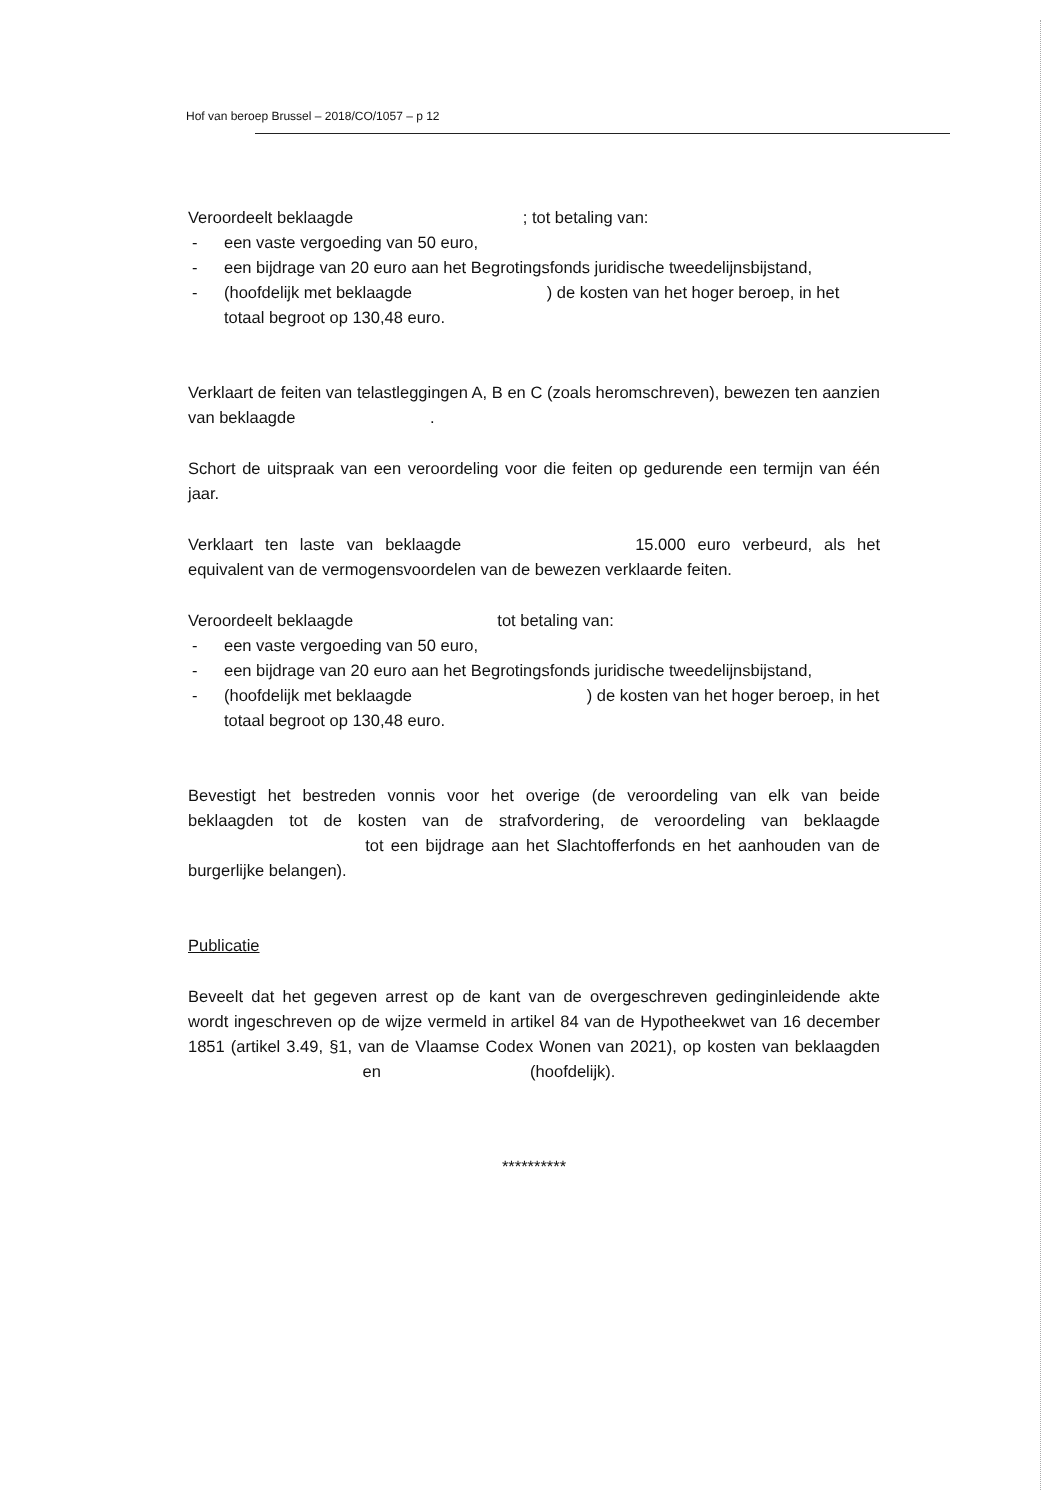Hof van beroep Brussel – 2018/CO/1057 – p 12
Veroordeelt beklaagde ; tot betaling van:
- een vaste vergoeding van 50 euro,
- een bijdrage van 20 euro aan het Begrotingsfonds juridische tweedelijnsbijstand,
- (hoofdelijk met beklaagde ) de kosten van het hoger beroep, in het totaal begroot op 130,48 euro.
Verklaart de feiten van telastleggingen A, B en C (zoals heromschreven), bewezen ten aanzien van beklaagde .
Schort de uitspraak van een veroordeling voor die feiten op gedurende een termijn van één jaar.
Verklaart ten laste van beklaagde 15.000 euro verbeurd, als het equivalent van de vermogensvoordelen van de bewezen verklaarde feiten.
Veroordeelt beklaagde tot betaling van:
- een vaste vergoeding van 50 euro,
- een bijdrage van 20 euro aan het Begrotingsfonds juridische tweedelijnsbijstand,
- (hoofdelijk met beklaagde ) de kosten van het hoger beroep, in het totaal begroot op 130,48 euro.
Bevestigt het bestreden vonnis voor het overige (de veroordeling van elk van beide beklaagden tot de kosten van de strafvordering, de veroordeling van beklaagde tot een bijdrage aan het Slachtofferfonds en het aanhouden van de burgerlijke belangen).
Publicatie
Beveelt dat het gegeven arrest op de kant van de overgeschreven gedinginleidende akte wordt ingeschreven op de wijze vermeld in artikel 84 van de Hypotheekwet van 16 december 1851 (artikel 3.49, §1, van de Vlaamse Codex Wonen van 2021), op kosten van beklaagden en (hoofdelijk).
**********